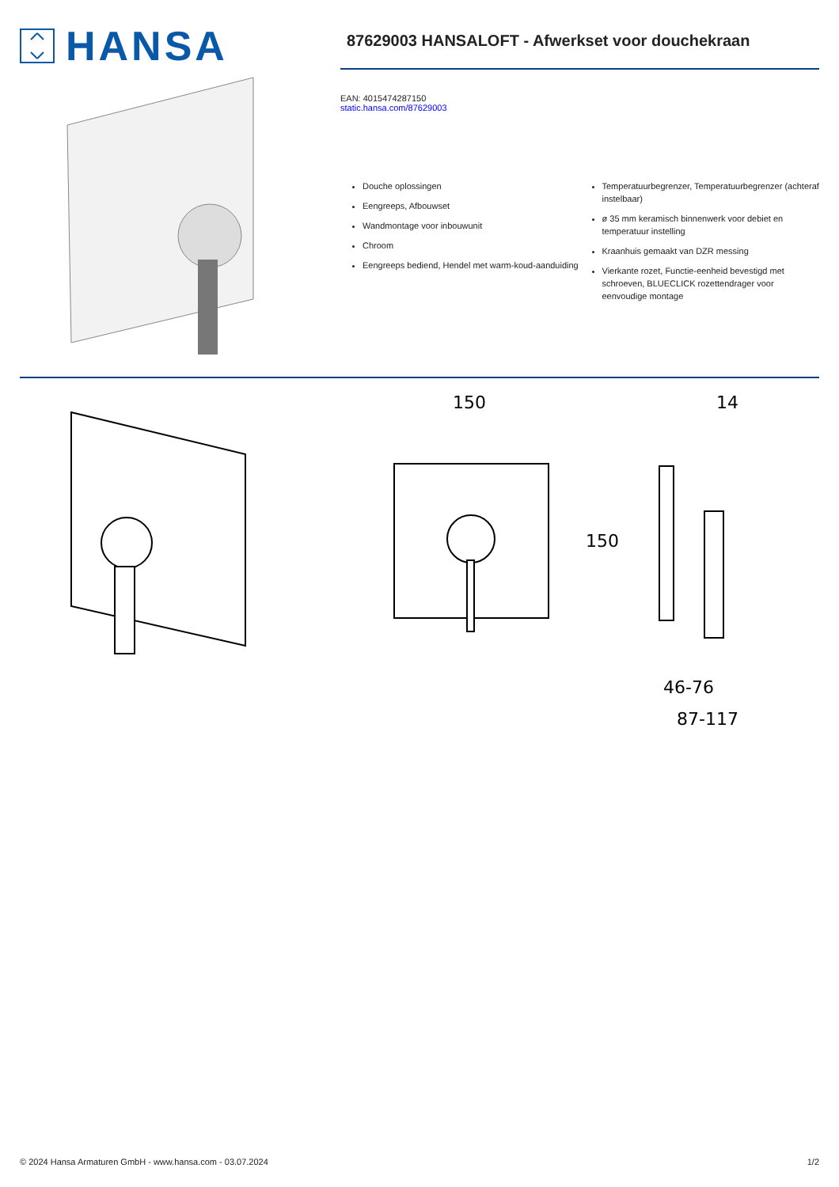HANSA
87629003 HANSALOFT - Afwerkset voor douchekraan
EAN: 4015474287150
static.hansa.com/87629003
Douche oplossingen
Eengreeps, Afbouwset
Wandmontage voor inbouwunit
Chroom
Eengreeps bediend, Hendel met warm-koud-aanduiding
Temperatuurbegrenzer, Temperatuurbegrenzer (achteraf instelbaar)
ø 35 mm keramisch binnenwerk voor debiet en temperatuur instelling
Kraanhuis gemaakt van DZR messing
Vierkante rozet, Functie-eenheid bevestigd met schroeven, BLUECLICK rozettendrager voor eenvoudige montage
150
150
14
46-76
87-117
© 2024 Hansa Armaturen GmbH - www.hansa.com - 03.07.2024 1/2